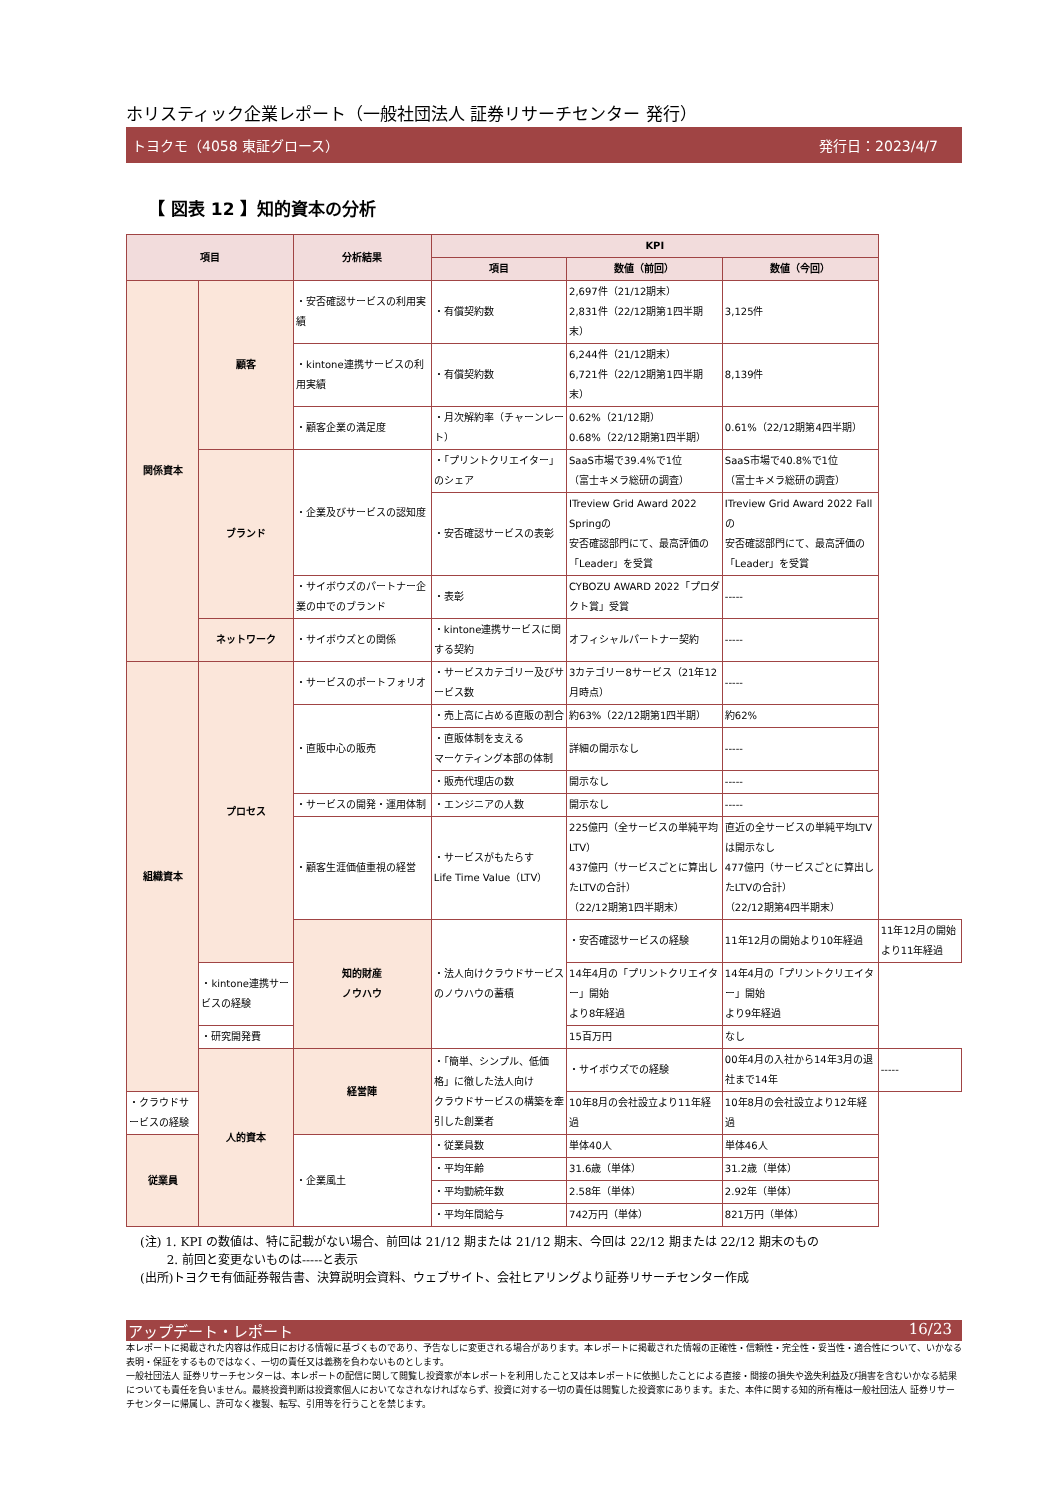ホリスティック企業レポート（一般社団法人 証券リサーチセンター 発行）
トヨクモ（4058 東証グロース） 発行日：2023/4/7
【 図表 12 】知的資本の分析
| 項目 | | 分析結果 | KPI | | | |
| --- | --- | --- | --- | --- | --- | --- |
| | | | 項目 | 数値（前回） | 数値（今回） | |
| 関係資本 | 顧客 | ・安否確認サービスの利用実績 | ・有償契約数 | 2,697件（21/12期末） 2,831件（22/12期第1四半期末） | 3,125件 | |
| | | ・kintone連携サービスの利用実績 | ・有償契約数 | 6,244件（21/12期末） 6,721件（22/12期第1四半期末） | 8,139件 | |
| | | ・顧客企業の満足度 | ・月次解約率（チャーンレート） | 0.62%（21/12期） 0.68%（22/12期第1四半期） | 0.61%（22/12期第4四半期） | |
| | ブランド | ・企業及びサービスの認知度 | ・「プリントクリエイター」のシェア | SaaS市場で39.4%で1位 （富士キメラ総研の調査） | SaaS市場で40.8%で1位 （富士キメラ総研の調査） | |
| | | | ・安否確認サービスの表彰 | ITreview Grid Award 2022 Springの 安否確認部門にて、最高評価の「Leader」を受賞 | ITreview Grid Award 2022 Fallの 安否確認部門にて、最高評価の「Leader」を受賞 | |
| | | ・サイボウズのパートナー企業の中でのブランド | ・表彰 | CYBOZU AWARD 2022「プロダクト賞」受賞 | ----- | |
| | ネットワーク | ・サイボウズとの関係 | ・kintone連携サービスに関する契約 | オフィシャルパートナー契約 | ----- | |
| 組織資本 | プロセス | ・サービスのポートフォリオ | ・サービスカテゴリー及びサービス数 | 3カテゴリー8サービス（21年12月時点） | ----- | |
| | | ・直販中心の販売 | ・売上高に占める直販の割合 | 約63%（22/12期第1四半期） | 約62% | |
| | | | ・直販体制を支える マーケティング本部の体制 | 詳細の開示なし | ----- | |
| | | | ・販売代理店の数 | 開示なし | ----- | |
| | | ・サービスの開発・運用体制 | ・エンジニアの人数 | 開示なし | ----- | |
| | | ・顧客生涯価値重視の経営 | ・サービスがもたらす Life Time Value（LTV） | 225億円（全サービスの単純平均LTV） 437億円（サービスごとに算出したLTVの合計） （22/12期第1四半期末） | 直近の全サービスの単純平均LTVは開示なし 477億円（サービスごとに算出したLTVの合計） （22/12期第4四半期末） | |
| | | 知的財産 ノウハウ | ・法人向けクラウドサービスのノウハウの蓄積 | ・安否確認サービスの経験 | 11年12月の開始より10年経過 | 11年12月の開始より11年経過 |
| | ・kintone連携サービスの経験 | | | 14年4月の「プリントクリエイター」開始 より8年経過 | 14年4月の「プリントクリエイター」開始 より9年経過 | |
| | ・研究開発費 | | | 15百万円 | なし | |
| | 人的資本 | 経営陣 | ・「簡単、シンプル、低価格」に徹した法人向け クラウドサービスの構築を牽引した創業者 | ・サイボウズでの経験 | 00年4月の入社から14年3月の退社まで14年 | ----- |
| ・クラウドサービスの経験 | | | | 10年8月の会社設立より11年経過 | 10年8月の会社設立より12年経過 | |
| 従業員 | | ・企業風土 | ・従業員数 | 単体40人 | 単体46人 | |
| | | | ・平均年齢 | 31.6歳（単体） | 31.2歳（単体） | |
| | | | ・平均勤続年数 | 2.58年（単体） | 2.92年（単体） | |
| | | | ・平均年間給与 | 742万円（単体） | 821万円（単体） | |
(注) 1. KPI の数値は、特に記載がない場合、前回は 21/12 期または 21/12 期末、今回は 22/12 期または 22/12 期末のもの
2. 前回と変更ないものは-----と表示
(出所)トヨクモ有価証券報告書、決算説明会資料、ウェブサイト、会社ヒアリングより証券リサーチセンター作成
アップデート・レポート 16/23
本レポートに掲載された内容は作成日における情報に基づくものであり、予告なしに変更される場合があります。本レポートに掲載された情報の正確性・信頼性・完全性・妥当性・適合性について、いかなる表明・保証をするものではなく、一切の責任又は義務を負わないものとします。
一般社団法人 証券リサーチセンターは、本レポートの配信に関して閲覧し投資家が本レポートを利用したこと又は本レポートに依拠したことによる直接・間接の損失や逸失利益及び損害を含むいかなる結果についても責任を負いません。最終投資判断は投資家個人においてなされなければならず、投資に対する一切の責任は閲覧した投資家にあります。また、本件に関する知的所有権は一般社団法人 証券リサーチセンターに帰属し、許可なく複製、転写、引用等を行うことを禁じます。